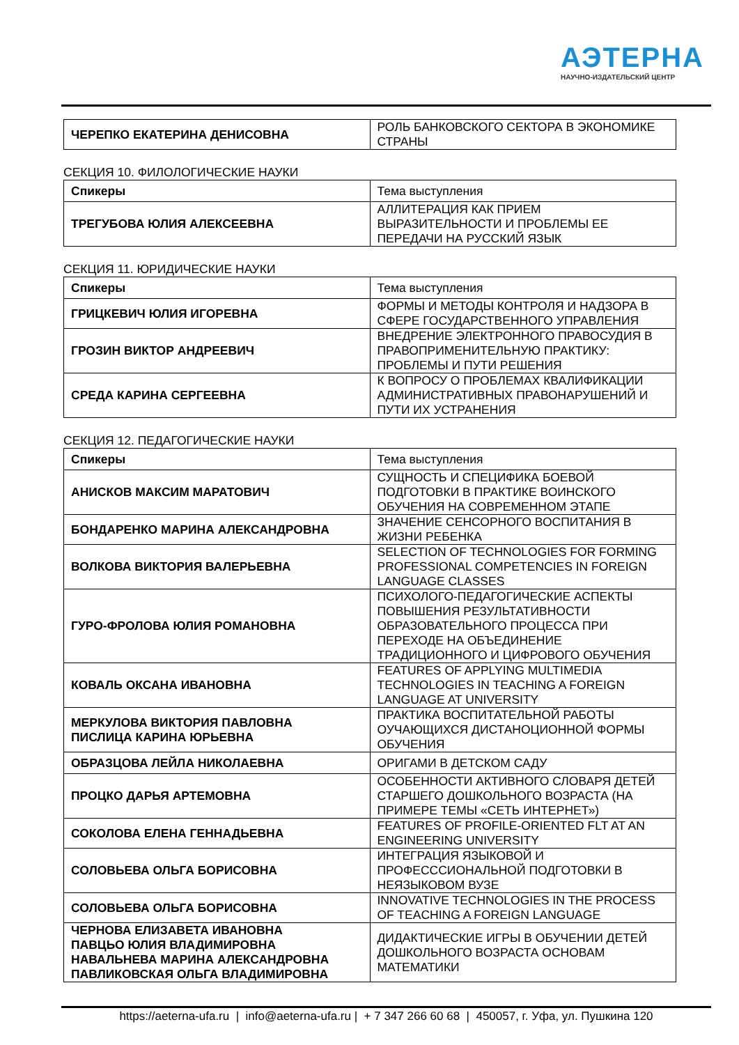АЭТЕРНА
НАУЧНО-ИЗДАТЕЛЬСКИЙ ЦЕНТР
| ЧЕРЕПКО ЕКАТЕРИНА ДЕНИСОВНА | РОЛЬ БАНКОВСКОГО СЕКТОРА В ЭКОНОМИКЕ СТРАНЫ |
СЕКЦИЯ 10. ФИЛОЛОГИЧЕСКИЕ НАУКИ
| Спикеры | Тема выступления |
| ТРЕГУБОВА ЮЛИЯ АЛЕКСЕЕВНА | АЛЛИТЕРАЦИЯ КАК ПРИЕМ ВЫРАЗИТЕЛЬНОСТИ И ПРОБЛЕМЫ ЕЕ ПЕРЕДАЧИ НА РУССКИЙ ЯЗЫК |
СЕКЦИЯ 11. ЮРИДИЧЕСКИЕ НАУКИ
| Спикеры | Тема выступления |
| ГРИЦКЕВИЧ ЮЛИЯ ИГОРЕВНА | ФОРМЫ И МЕТОДЫ КОНТРОЛЯ И НАДЗОРА В СФЕРЕ ГОСУДАРСТВЕННОГО УПРАВЛЕНИЯ |
| ГРОЗИН ВИКТОР АНДРЕЕВИЧ | ВНЕДРЕНИЕ ЭЛЕКТРОННОГО ПРАВОСУДИЯ В ПРАВОПРИМЕНИТЕЛЬНУЮ ПРАКТИКУ: ПРОБЛЕМЫ И ПУТИ РЕШЕНИЯ |
| СРЕДА КАРИНА СЕРГЕЕВНА | К ВОПРОСУ О ПРОБЛЕМАХ КВАЛИФИКАЦИИ АДМИНИСТРАТИВНЫХ ПРАВОНАРУШЕНИЙ И ПУТИ ИХ УСТРАНЕНИЯ |
СЕКЦИЯ 12. ПЕДАГОГИЧЕСКИЕ НАУКИ
| Спикеры | Тема выступления |
| АНИСКОВ МАКСИМ МАРАТОВИЧ | СУЩНОСТЬ И СПЕЦИФИКА БОЕВОЙ ПОДГОТОВКИ В ПРАКТИКЕ ВОИНСКОГО ОБУЧЕНИЯ НА СОВРЕМЕННОМ ЭТАПЕ |
| БОНДАРЕНКО МАРИНА АЛЕКСАНДРОВНА | ЗНАЧЕНИЕ СЕНСОРНОГО ВОСПИТАНИЯ В ЖИЗНИ РЕБЕНКА |
| ВОЛКОВА ВИКТОРИЯ ВАЛЕРЬЕВНА | SELECTION OF TECHNOLOGIES FOR FORMING PROFESSIONAL COMPETENCIES IN FOREIGN LANGUAGE CLASSES |
| ГУРО-ФРОЛОВА ЮЛИЯ РОМАНОВНА | ПСИХОЛОГО-ПЕДАГОГИЧЕСКИЕ АСПЕКТЫ ПОВЫШЕНИЯ РЕЗУЛЬТАТИВНОСТИ ОБРАЗОВАТЕЛЬНОГО ПРОЦЕССА ПРИ ПЕРЕХОДЕ НА ОБЪЕДИНЕНИЕ ТРАДИЦИОННОГО И ЦИФРОВОГО ОБУЧЕНИЯ |
| КОВАЛЬ ОКСАНА ИВАНОВНА | FEATURES OF APPLYING MULTIMEDIA TECHNOLOGIES IN TEACHING A FOREIGN LANGUAGE AT UNIVERSITY |
| МЕРКУЛОВА ВИКТОРИЯ ПАВЛОВНА ПИСЛИЦА КАРИНА ЮРЬЕВНА | ПРАКТИКА ВОСПИТАТЕЛЬНОЙ РАБОТЫ ОУЧАЮЩИХСЯ ДИСТАНОЦИОННОЙ ФОРМЫ ОБУЧЕНИЯ |
| ОБРАЗЦОВА ЛЕЙЛА НИКОЛАЕВНА | ОРИГАМИ В ДЕТСКОМ САДУ |
| ПРОЦКО ДАРЬЯ АРТЕМОВНА | ОСОБЕННОСТИ АКТИВНОГО СЛОВАРЯ ДЕТЕЙ СТАРШЕГО ДОШКОЛЬНОГО ВОЗРАСТА (НА ПРИМЕРЕ ТЕМЫ «СЕТЬ ИНТЕРНЕТ») |
| СОКОЛОВА ЕЛЕНА ГЕННАДЬЕВНА | FEATURES OF PROFILE-ORIENTED FLT AT AN ENGINEERING UNIVERSITY |
| СОЛОВЬЕВА ОЛЬГА БОРИСОВНА | ИНТЕГРАЦИЯ ЯЗЫКОВОЙ И ПРОФЕСССИОНАЛЬНОЙ ПОДГОТОВКИ В НЕЯЗЫКОВОМ ВУЗЕ |
| СОЛОВЬЕВА ОЛЬГА БОРИСОВНА | INNOVATIVE TECHNOLOGIES IN THE PROCESS OF TEACHING A FOREIGN LANGUAGE |
| ЧЕРНОВА ЕЛИЗАВЕТА ИВАНОВНА ПАВЦЬО ЮЛИЯ ВЛАДИМИРОВНА НАВАЛЬНЕВА МАРИНА АЛЕКСАНДРОВНА ПАВЛИКОВСКАЯ ОЛЬГА ВЛАДИМИРОВНА | ДИДАКТИЧЕСКИЕ ИГРЫ В ОБУЧЕНИИ ДЕТЕЙ ДОШКОЛЬНОГО ВОЗРАСТА ОСНОВАМ МАТЕМАТИКИ |
https://aeterna-ufa.ru | info@aeterna-ufa.ru | + 7 347 266 60 68 | 450057, г. Уфа, ул. Пушкина 120